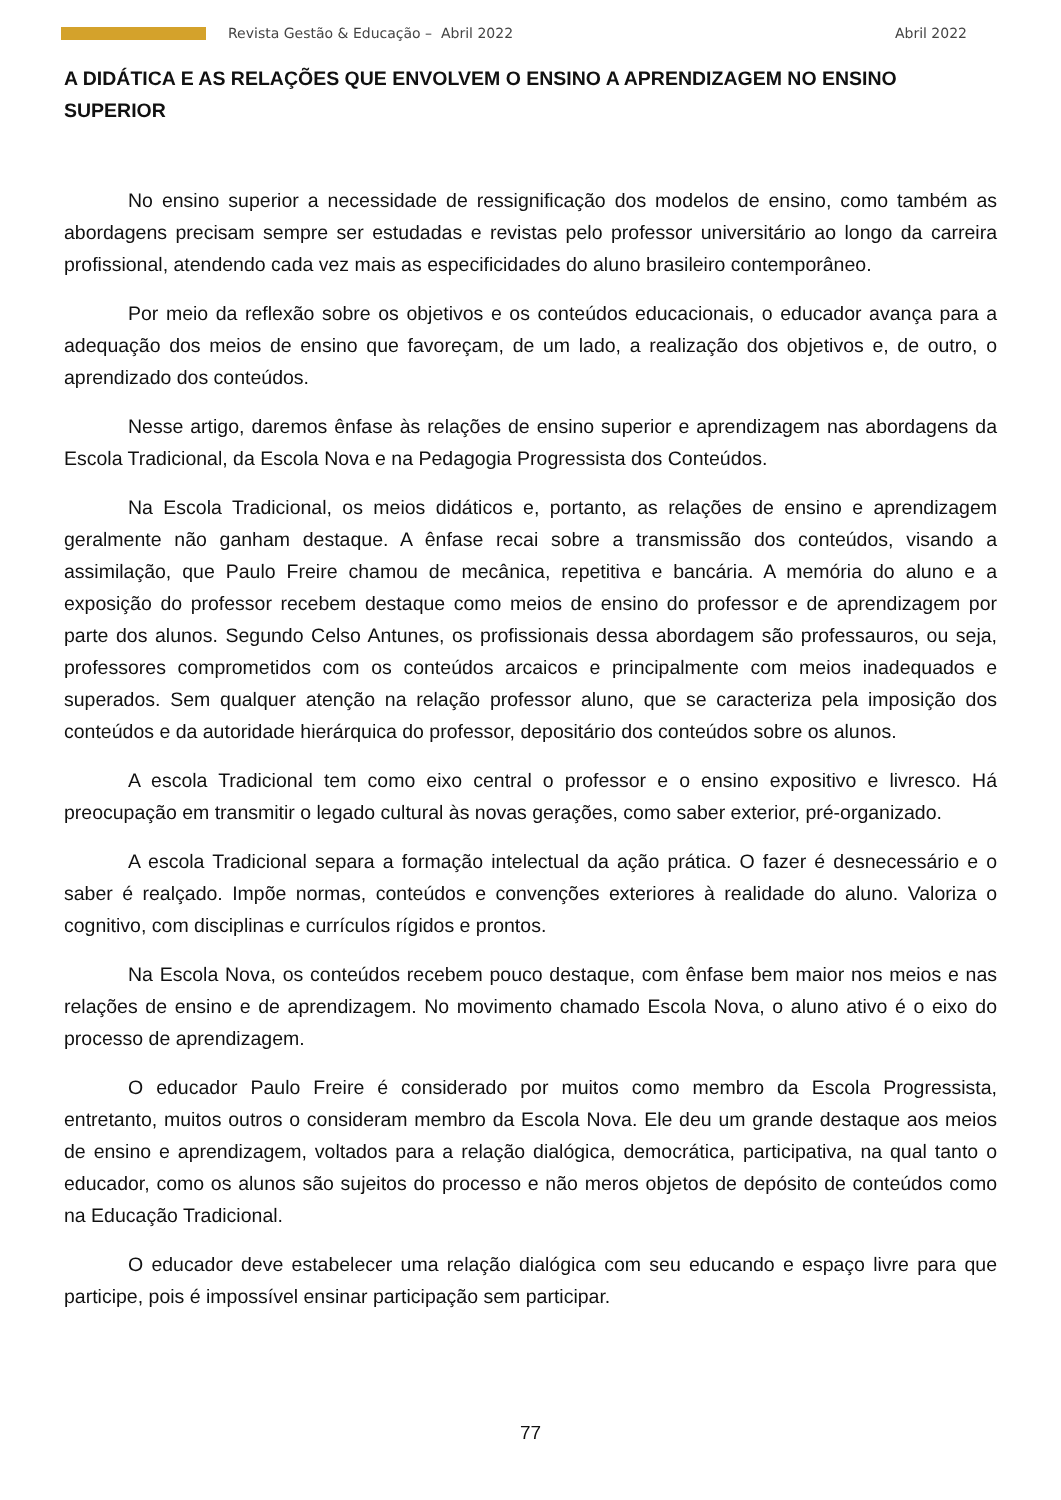Revista Gestão & Educação – Abril 2022
Abril 2022
A DIDÁTICA E AS RELAÇÕES QUE ENVOLVEM O ENSINO A APRENDIZAGEM NO ENSINO SUPERIOR
No ensino superior a necessidade de ressignificação dos modelos de ensino, como também as abordagens precisam sempre ser estudadas e revistas pelo professor universitário ao longo da carreira profissional, atendendo cada vez mais as especificidades do aluno brasileiro contemporâneo.
Por meio da reflexão sobre os objetivos e os conteúdos educacionais, o educador avança para a adequação dos meios de ensino que favoreçam, de um lado, a realização dos objetivos e, de outro, o aprendizado dos conteúdos.
Nesse artigo, daremos ênfase às relações de ensino superior e aprendizagem nas abordagens da Escola Tradicional, da Escola Nova e na Pedagogia Progressista dos Conteúdos.
Na Escola Tradicional, os meios didáticos e, portanto, as relações de ensino e aprendizagem geralmente não ganham destaque. A ênfase recai sobre a transmissão dos conteúdos, visando a assimilação, que Paulo Freire chamou de mecânica, repetitiva e bancária. A memória do aluno e a exposição do professor recebem destaque como meios de ensino do professor e de aprendizagem por parte dos alunos. Segundo Celso Antunes, os profissionais dessa abordagem são professauros, ou seja, professores comprometidos com os conteúdos arcaicos e principalmente com meios inadequados e superados. Sem qualquer atenção na relação professor aluno, que se caracteriza pela imposição dos conteúdos e da autoridade hierárquica do professor, depositário dos conteúdos sobre os alunos.
A escola Tradicional tem como eixo central o professor e o ensino expositivo e livresco. Há preocupação em transmitir o legado cultural às novas gerações, como saber exterior, pré-organizado.
A escola Tradicional separa a formação intelectual da ação prática. O fazer é desnecessário e o saber é realçado. Impõe normas, conteúdos e convenções exteriores à realidade do aluno. Valoriza o cognitivo, com disciplinas e currículos rígidos e prontos.
Na Escola Nova, os conteúdos recebem pouco destaque, com ênfase bem maior nos meios e nas relações de ensino e de aprendizagem. No movimento chamado Escola Nova, o aluno ativo é o eixo do processo de aprendizagem.
O educador Paulo Freire é considerado por muitos como membro da Escola Progressista, entretanto, muitos outros o consideram membro da Escola Nova. Ele deu um grande destaque aos meios de ensino e aprendizagem, voltados para a relação dialógica, democrática, participativa, na qual tanto o educador, como os alunos são sujeitos do processo e não meros objetos de depósito de conteúdos como na Educação Tradicional.
O educador deve estabelecer uma relação dialógica com seu educando e espaço livre para que participe, pois é impossível ensinar participação sem participar.
77